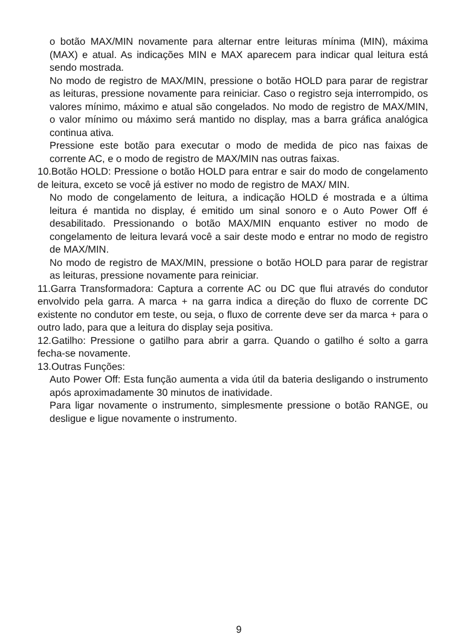o botão MAX/MIN novamente para alternar entre leituras mínima (MIN), máxima (MAX) e atual. As indicações MIN e MAX aparecem para indicar qual leitura está sendo mostrada.
No modo de registro de MAX/MIN, pressione o botão HOLD para parar de registrar as leituras, pressione novamente para reiniciar. Caso o registro seja interrompido, os valores mínimo, máximo e atual são congelados. No modo de registro de MAX/MIN, o valor mínimo ou máximo será mantido no display, mas a barra gráfica analógica continua ativa.
Pressione este botão para executar o modo de medida de pico nas faixas de corrente AC, e o modo de registro de MAX/MIN nas outras faixas.
10.Botão HOLD: Pressione o botão HOLD para entrar e sair do modo de congelamento de leitura, exceto se você já estiver no modo de registro de MAX/ MIN.
No modo de congelamento de leitura, a indicação HOLD é mostrada e a última leitura é mantida no display, é emitido um sinal sonoro e o Auto Power Off é desabilitado. Pressionando o botão MAX/MIN enquanto estiver no modo de congelamento de leitura levará você a sair deste modo e entrar no modo de registro de MAX/MIN.
No modo de registro de MAX/MIN, pressione o botão HOLD para parar de registrar as leituras, pressione novamente para reiniciar.
11.Garra Transformadora: Captura a corrente AC ou DC que flui através do condutor envolvido pela garra. A marca + na garra indica a direção do fluxo de corrente DC existente no condutor em teste, ou seja, o fluxo de corrente deve ser da marca + para o outro lado, para que a leitura do display seja positiva.
12.Gatilho: Pressione o gatilho para abrir a garra. Quando o gatilho é solto a garra fecha-se novamente.
13.Outras Funções:
Auto Power Off: Esta função aumenta a vida útil da bateria desligando o instrumento após aproximadamente 30 minutos de inatividade.
Para ligar novamente o instrumento, simplesmente pressione o botão RANGE, ou desligue e ligue novamente o instrumento.
9